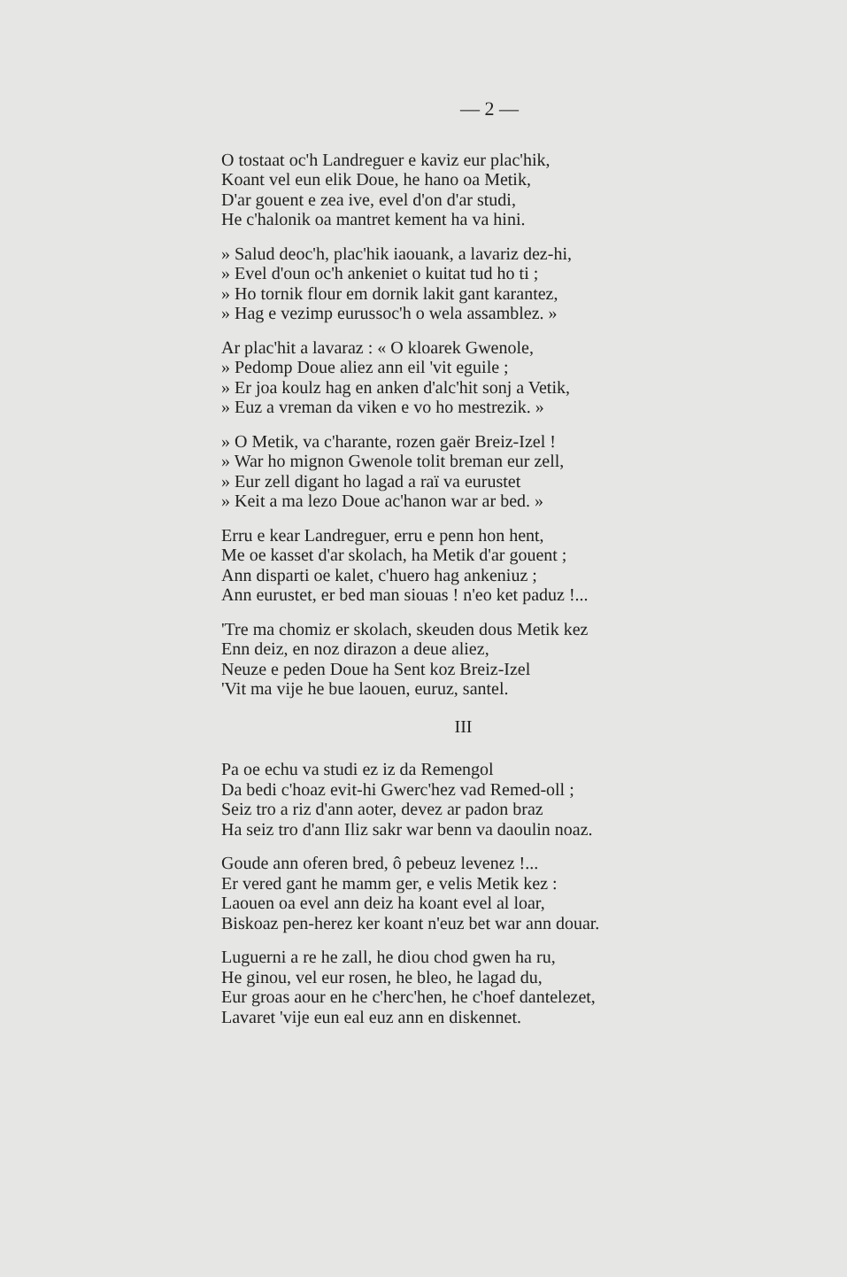— 2 —
O tostaat oc'h Landreguer e kaviz eur plac'hik,
Koant vel eun elik Doue, he hano oa Metik,
D'ar gouent e zea ive, evel d'on d'ar studi,
He c'halonik oa mantret kement ha va hini.
» Salud deoc'h, plac'hik iaouank, a lavariz dez-hi,
» Evel d'oun oc'h ankeniet o kuitat tud ho ti ;
» Ho tornik flour em dornik lakit gant karantez,
» Hag e vezimp eurussoc'h o wela assamblez. »
Ar plac'hit a lavaraz : « O kloarek Gwenole,
» Pedomp Doue aliez ann eil 'vit eguile ;
» Er joa koulz hag en anken d'alc'hit sonj a Vetik,
» Euz a vreman da viken e vo ho mestrezik. »
» O Metik, va c'harante, rozen gaër Breiz-Izel !
» War ho mignon Gwenole tolit breman eur zell,
» Eur zell digant ho lagad a raï va eurustet
» Keit a ma lezo Doue ac'hanon war ar bed. »
Erru e kear Landreguer, erru e penn hon hent,
Me oe kasset d'ar skolach, ha Metik d'ar gouent ;
Ann disparti oe kalet, c'huero hag ankeniuz ;
Ann eurustet, er bed man siouas ! n'eo ket paduz !...
'Tre ma chomiz er skolach, skeuden dous Metik kez
Enn deiz, en noz dirazon a deue aliez,
Neuze e peden Doue ha Sent koz Breiz-Izel
'Vit ma vije he bue laouen, euruz, santel.
III
Pa oe echu va studi ez iz da Remengol
Da bedi c'hoaz evit-hi Gwerc'hez vad Remed-oll ;
Seiz tro a riz d'ann aoter, devez ar padon braz
Ha seiz tro d'ann Iliz sakr war benn va daoulin noaz.
Goude ann oferen bred, ô pebeuz levenez !...
Er vered gant he mamm ger, e velis Metik kez :
Laouen oa evel ann deiz ha koant evel al loar,
Biskoaz pen-herez ker koant n'euz bet war ann douar.
Luguerni a re he zall, he diou chod gwen ha ru,
He ginou, vel eur rosen, he bleo, he lagad du,
Eur groas aour en he c'herc'hen, he c'hoef dantelezet,
Lavaret 'vije eun eal euz ann en diskennet.